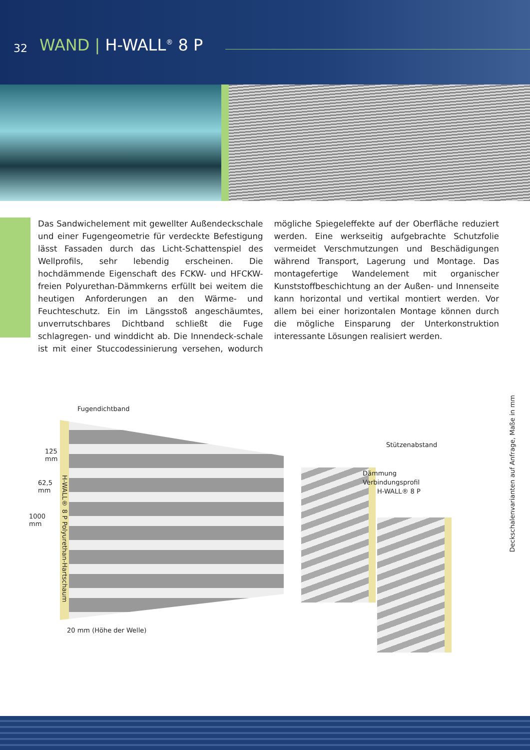32 WAND | H-WALL<sup>®</sup> 8 P
Das Sandwichelement mit gewellter Außendeckschale und einer Fugengeometrie für verdeckte Befestigung lässt Fassaden durch das Licht-Schattenspiel des Wellprofils, sehr lebendig erscheinen. Die hochdämmende Eigenschaft des FCKW- und HFCKW-freien Polyurethan-Dämmkerns erfüllt bei weitem die heutigen Anforderungen an den Wärme- und Feuchteschutz. Ein im Längsstoß angeschäumtes, unverrutschbares Dichtband schließt die Fuge schlagregen- und winddicht ab. Die Innendeck-schale ist mit einer Stuccodessinierung versehen, wodurch mögliche Spiegeleffekte auf der Oberfläche reduziert werden. Eine werkseitig aufgebrachte Schutzfolie vermeidet Verschmutzungen und Beschädigungen während Transport, Lagerung und Montage. Das montagefertige Wandelement mit organischer Kunststoffbeschichtung an der Außen- und Innenseite kann horizontal und vertikal montiert werden. Vor allem bei einer horizontalen Montage können durch die mögliche Einsparung der Unterkonstruktion interessante Lösungen realisiert werden.
Fugendichtband
125
mm
62,5
mm
1000
mm
H-WALL® 8 P Polyurethan-Hartschaum
20 mm (Höhe der Welle)
Stützenabstand
Dämmung
Verbindungsprofil
H-WALL® 8 P
Deckschalenvarianten auf Anfrage, Maße in mm